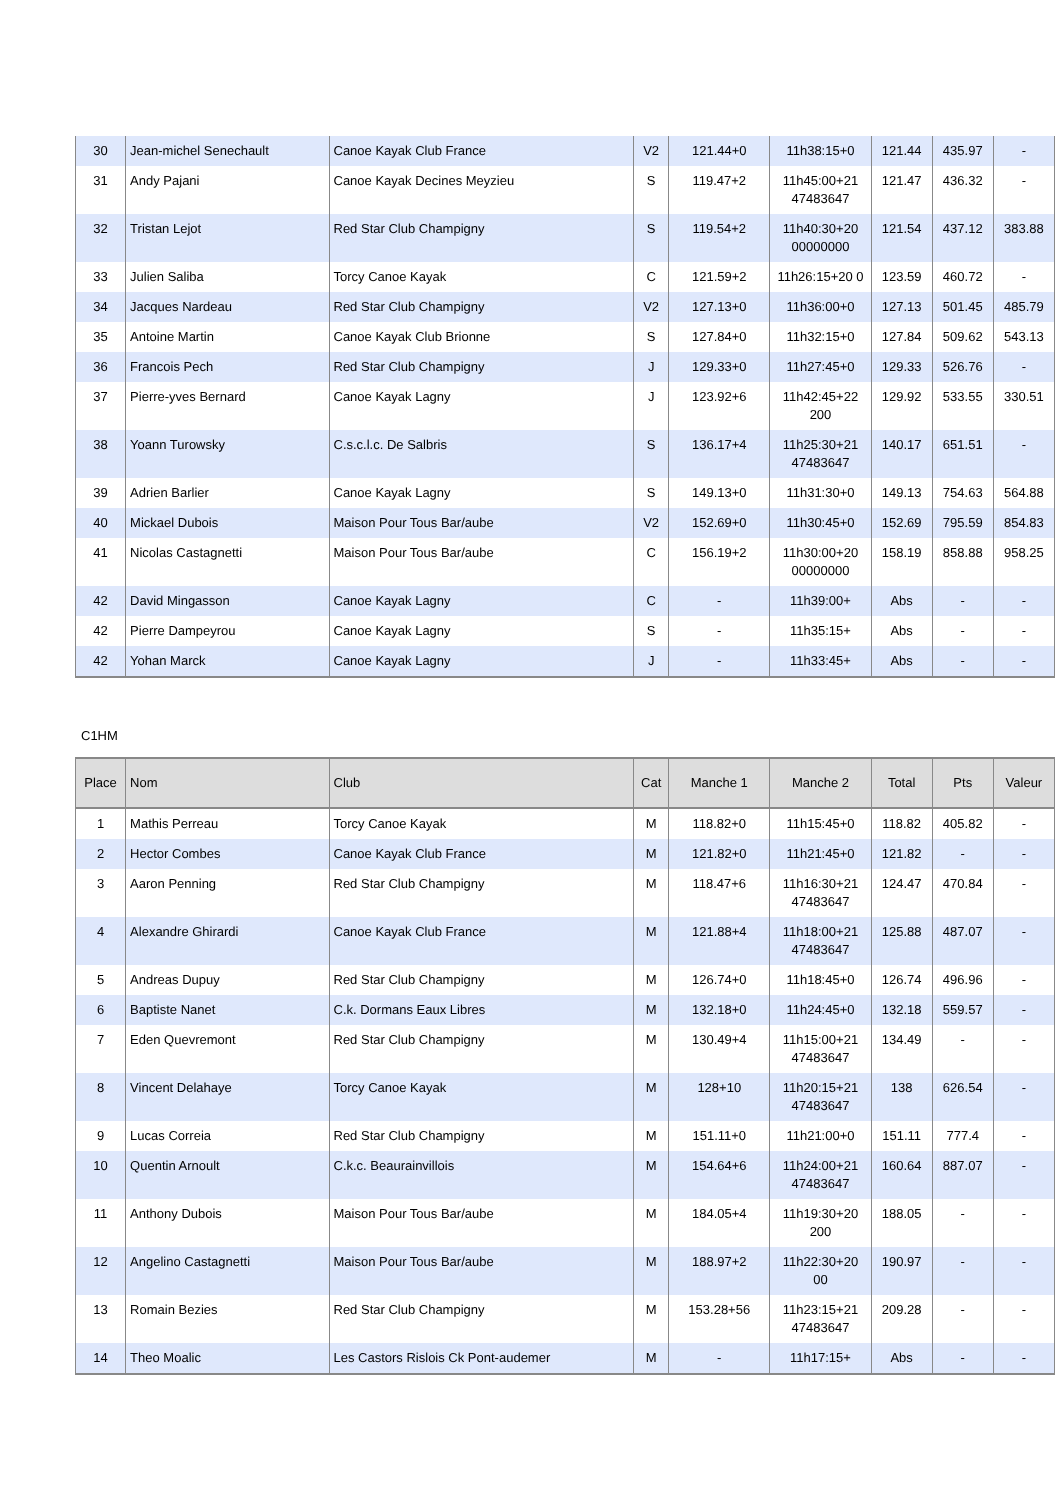| 30 | Jean-michel Senechault | Canoe Kayak Club France | V2 | 121.44+0 | 11h38:15+0 | 121.44 | 435.97 | - |
| 31 | Andy Pajani | Canoe Kayak Decines Meyzieu | S | 119.47+2 | 11h45:00+21 47483647 | 121.47 | 436.32 | - |
| 32 | Tristan Lejot | Red Star Club Champigny | S | 119.54+2 | 11h40:30+20 00000000 | 121.54 | 437.12 | 383.88 |
| 33 | Julien Saliba | Torcy Canoe Kayak | C | 121.59+2 | 11h26:15+20 0 | 123.59 | 460.72 | - |
| 34 | Jacques Nardeau | Red Star Club Champigny | V2 | 127.13+0 | 11h36:00+0 | 127.13 | 501.45 | 485.79 |
| 35 | Antoine Martin | Canoe Kayak Club Brionne | S | 127.84+0 | 11h32:15+0 | 127.84 | 509.62 | 543.13 |
| 36 | Francois Pech | Red Star Club Champigny | J | 129.33+0 | 11h27:45+0 | 129.33 | 526.76 | - |
| 37 | Pierre-yves Bernard | Canoe Kayak Lagny | J | 123.92+6 | 11h42:45+22 200 | 129.92 | 533.55 | 330.51 |
| 38 | Yoann Turowsky | C.s.c.l.c. De Salbris | S | 136.17+4 | 11h25:30+21 47483647 | 140.17 | 651.51 | - |
| 39 | Adrien Barlier | Canoe Kayak Lagny | S | 149.13+0 | 11h31:30+0 | 149.13 | 754.63 | 564.88 |
| 40 | Mickael Dubois | Maison Pour Tous Bar/aube | V2 | 152.69+0 | 11h30:45+0 | 152.69 | 795.59 | 854.83 |
| 41 | Nicolas Castagnetti | Maison Pour Tous Bar/aube | C | 156.19+2 | 11h30:00+20 00000000 | 158.19 | 858.88 | 958.25 |
| 42 | David Mingasson | Canoe Kayak Lagny | C | - | 11h39:00+ | Abs | - | - |
| 42 | Pierre Dampeyrou | Canoe Kayak Lagny | S | - | 11h35:15+ | Abs | - | - |
| 42 | Yohan Marck | Canoe Kayak Lagny | J | - | 11h33:45+ | Abs | - | - |
C1HM
| Place | Nom | Club | Cat | Manche 1 | Manche 2 | Total | Pts | Valeur |
| --- | --- | --- | --- | --- | --- | --- | --- | --- |
| 1 | Mathis Perreau | Torcy Canoe Kayak | M | 118.82+0 | 11h15:45+0 | 118.82 | 405.82 | - |
| 2 | Hector Combes | Canoe Kayak Club France | M | 121.82+0 | 11h21:45+0 | 121.82 | - | - |
| 3 | Aaron Penning | Red Star Club Champigny | M | 118.47+6 | 11h16:30+21 47483647 | 124.47 | 470.84 | - |
| 4 | Alexandre Ghirardi | Canoe Kayak Club France | M | 121.88+4 | 11h18:00+21 47483647 | 125.88 | 487.07 | - |
| 5 | Andreas Dupuy | Red Star Club Champigny | M | 126.74+0 | 11h18:45+0 | 126.74 | 496.96 | - |
| 6 | Baptiste Nanet | C.k. Dormans Eaux Libres | M | 132.18+0 | 11h24:45+0 | 132.18 | 559.57 | - |
| 7 | Eden Quevremont | Red Star Club Champigny | M | 130.49+4 | 11h15:00+21 47483647 | 134.49 | - | - |
| 8 | Vincent Delahaye | Torcy Canoe Kayak | M | 128+10 | 11h20:15+21 47483647 | 138 | 626.54 | - |
| 9 | Lucas Correia | Red Star Club Champigny | M | 151.11+0 | 11h21:00+0 | 151.11 | 777.4 | - |
| 10 | Quentin Arnoult | C.k.c. Beaurainvillois | M | 154.64+6 | 11h24:00+21 47483647 | 160.64 | 887.07 | - |
| 11 | Anthony Dubois | Maison Pour Tous Bar/aube | M | 184.05+4 | 11h19:30+20 200 | 188.05 | - | - |
| 12 | Angelino Castagnetti | Maison Pour Tous Bar/aube | M | 188.97+2 | 11h22:30+20 00 | 190.97 | - | - |
| 13 | Romain Bezies | Red Star Club Champigny | M | 153.28+56 | 11h23:15+21 47483647 | 209.28 | - | - |
| 14 | Theo Moalic | Les Castors Rislois Ck Pont-audemer | M | - | 11h17:15+ | Abs | - | - |